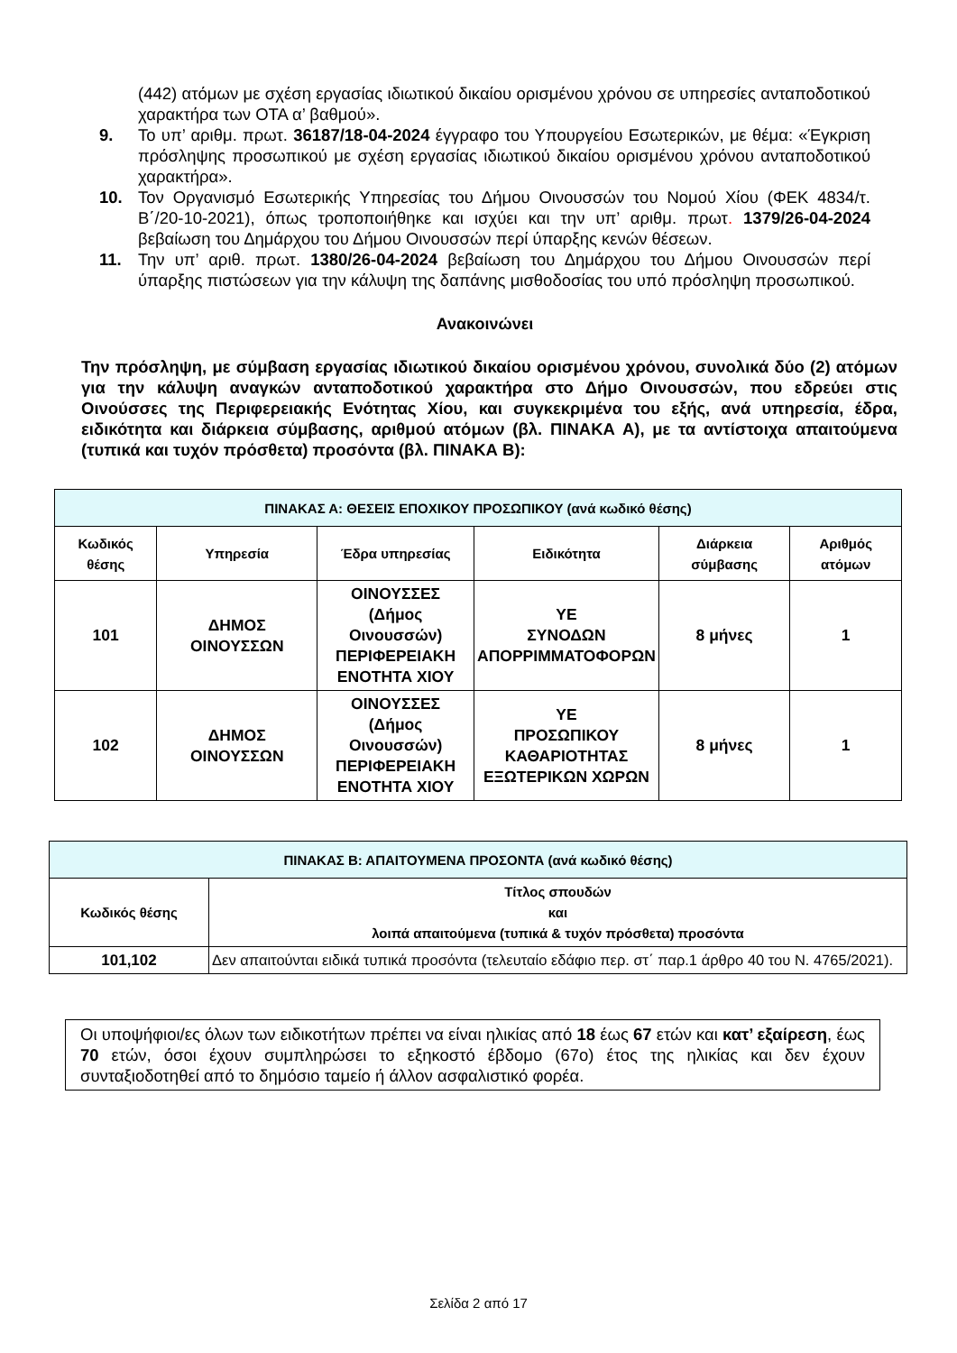(442) ατόμων με σχέση εργασίας ιδιωτικού δικαίου ορισμένου χρόνου σε υπηρεσίες ανταποδοτικού χαρακτήρα των ΟΤΑ α’ βαθμού».
9. Το υπ’ αριθμ. πρωτ. 36187/18-04-2024 έγγραφο του Υπουργείου Εσωτερικών, με θέμα: «Έγκριση πρόσληψης προσωπικού με σχέση εργασίας ιδιωτικού δικαίου ορισμένου χρόνου ανταποδοτικού χαρακτήρα».
10. Τον Οργανισμό Εσωτερικής Υπηρεσίας του Δήμου Οινουσσών του Νομού Χίου (ΦΕΚ 4834/τ. Β΄/20-10-2021), όπως τροποποιήθηκε και ισχύει και την υπ’ αριθμ. πρωτ. 1379/26-04-2024 βεβαίωση του Δημάρχου του Δήμου Οινουσσών περί ύπαρξης κενών θέσεων.
11. Την υπ’ αριθ. πρωτ. 1380/26-04-2024 βεβαίωση του Δημάρχου του Δήμου Οινουσσών περί ύπαρξης πιστώσεων για την κάλυψη της δαπάνης μισθοδοσίας του υπό πρόσληψη προσωπικού.
Ανακοινώνει
Την πρόσληψη, με σύμβαση εργασίας ιδιωτικού δικαίου ορισμένου χρόνου, συνολικά δύο (2) ατόμων για την κάλυψη αναγκών ανταποδοτικού χαρακτήρα στο Δήμο Οινουσσών, που εδρεύει στις Οινούσσες της Περιφερειακής Ενότητας Χίου, και συγκεκριμένα του εξής, ανά υπηρεσία, έδρα, ειδικότητα και διάρκεια σύμβασης, αριθμού ατόμων (βλ. ΠΙΝΑΚΑ Α), με τα αντίστοιχα απαιτούμενα (τυπικά και τυχόν πρόσθετα) προσόντα (βλ. ΠΙΝΑΚΑ Β):
| ΠΙΝΑΚΑΣ Α: ΘΕΣΕΙΣ ΕΠΟΧΙΚΟΥ ΠΡΟΣΩΠΙΚΟΥ (ανά κωδικό θέσης) | | | | | |
| Κωδικός θέσης | Υπηρεσία | Έδρα υπηρεσίας | Ειδικότητα | Διάρκεια σύμβασης | Αριθμός ατόμων |
| 101 | ΔΗΜΟΣ ΟΙΝΟΥΣΣΩΝ | ΟΙΝΟΥΣΣΕΣ (Δήμος Οινουσσών) ΠΕΡΙΦΕΡΕΙΑΚΗ ΕΝΟΤΗΤΑ ΧΙΟΥ | ΥΕ ΣΥΝΟΔΩΝ ΑΠΟΡΡΙΜΜΑΤΟΦΟΡΩΝ | 8 μήνες | 1 |
| 102 | ΔΗΜΟΣ ΟΙΝΟΥΣΣΩΝ | ΟΙΝΟΥΣΣΕΣ (Δήμος Οινουσσών) ΠΕΡΙΦΕΡΕΙΑΚΗ ΕΝΟΤΗΤΑ ΧΙΟΥ | ΥΕ ΠΡΟΣΩΠΙΚΟΥ ΚΑΘΑΡΙΟΤΗΤΑΣ ΕΞΩΤΕΡΙΚΩΝ ΧΩΡΩΝ | 8 μήνες | 1 |
| ΠΙΝΑΚΑΣ Β: ΑΠΑΙΤΟΥΜΕΝΑ ΠΡΟΣΟΝΤΑ (ανά κωδικό θέσης) | |
| Κωδικός θέσης | Τίτλος σπουδών και λοιπά απαιτούμενα (τυπικά & τυχόν πρόσθετα) προσόντα |
| 101,102 | Δεν απαιτούνται ειδικά τυπικά προσόντα (τελευταίο εδάφιο περ. στ΄ παρ.1 άρθρο 40 του Ν. 4765/2021). |
Οι υποψήφιοι/ες όλων των ειδικοτήτων πρέπει να είναι ηλικίας από 18 έως 67 ετών και κατ’ εξαίρεση, έως 70 ετών, όσοι έχουν συμπληρώσει το εξηκοστό έβδομο (67ο) έτος της ηλικίας και δεν έχουν συνταξιοδοτηθεί από το δημόσιο ταμείο ή άλλον ασφαλιστικό φορέα.
Σελίδα 2 από 17